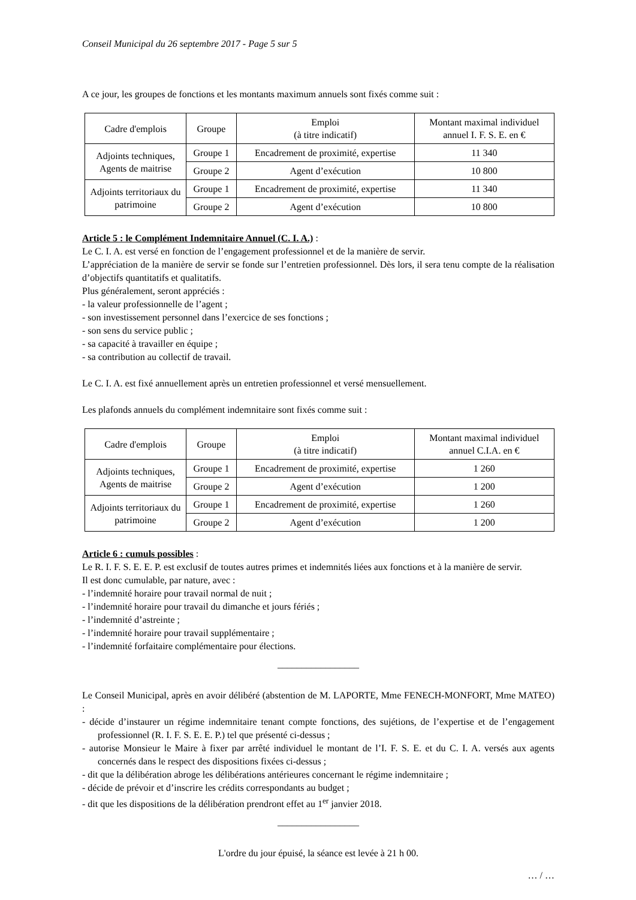Conseil Municipal du 26 septembre 2017 - Page 5 sur 5
A ce jour, les groupes de fonctions et les montants maximum annuels sont fixés comme suit :
| Cadre d'emplois | Groupe | Emploi (à titre indicatif) | Montant maximal individuel annuel I. F. S. E. en € |
| --- | --- | --- | --- |
| Adjoints techniques, Agents de maitrise | Groupe 1 | Encadrement de proximité, expertise | 11 340 |
| | Groupe 2 | Agent d’exécution | 10 800 |
| Adjoints territoriaux du patrimoine | Groupe 1 | Encadrement de proximité, expertise | 11 340 |
| | Groupe 2 | Agent d’exécution | 10 800 |
Article 5 : le Complément Indemnitaire Annuel (C. I. A.) :
Le C. I. A. est versé en fonction de l’engagement professionnel et de la manière de servir.
L’appréciation de la manière de servir se fonde sur l’entretien professionnel. Dès lors, il sera tenu compte de la réalisation d’objectifs quantitatifs et qualitatifs.
Plus généralement, seront appréciés :
- la valeur professionnelle de l’agent ;
- son investissement personnel dans l’exercice de ses fonctions ;
- son sens du service public ;
- sa capacité à travailler en équipe ;
- sa contribution au collectif de travail.
Le C. I. A. est fixé annuellement après un entretien professionnel et versé mensuellement.
Les plafonds annuels du complément indemnitaire sont fixés comme suit :
| Cadre d'emplois | Groupe | Emploi (à titre indicatif) | Montant maximal individuel annuel C.I.A. en € |
| --- | --- | --- | --- |
| Adjoints techniques, Agents de maitrise | Groupe 1 | Encadrement de proximité, expertise | 1 260 |
| | Groupe 2 | Agent d’exécution | 1 200 |
| Adjoints territoriaux du patrimoine | Groupe 1 | Encadrement de proximité, expertise | 1 260 |
| | Groupe 2 | Agent d’exécution | 1 200 |
Article 6 : cumuls possibles :
Le R. I. F. S. E. E. P. est exclusif de toutes autres primes et indemnités liées aux fonctions et à la manière de servir.
Il est donc cumulable, par nature, avec :
- l’indemnité horaire pour travail normal de nuit ;
- l’indemnité horaire pour travail du dimanche et jours fériés ;
- l’indemnité d’astreinte ;
- l’indemnité horaire pour travail supplémentaire ;
- l’indemnité forfaitaire complémentaire pour élections.
_________________
Le Conseil Municipal, après en avoir délibéré (abstention de M. LAPORTE, Mme FENECH-MONFORT, Mme MATEO) :
- décide d’instaurer un régime indemnitaire tenant compte fonctions, des sujétions, de l’expertise et de l’engagement professionnel (R. I. F. S. E. E. P.) tel que présenté ci-dessus ;
- autorise Monsieur le Maire à fixer par arrêté individuel le montant de l’I. F. S. E. et du C. I. A. versés aux agents concernés dans le respect des dispositions fixées ci-dessus ;
- dit que la délibération abroge les délibérations antérieures concernant le régime indemnitaire ;
- décide de prévoir et d’inscrire les crédits correspondants au budget ;
- dit que les dispositions de la délibération prendront effet au 1<sup>er</sup> janvier 2018.
_________________
L'ordre du jour épuisé, la séance est levée à 21 h 00.
… / …